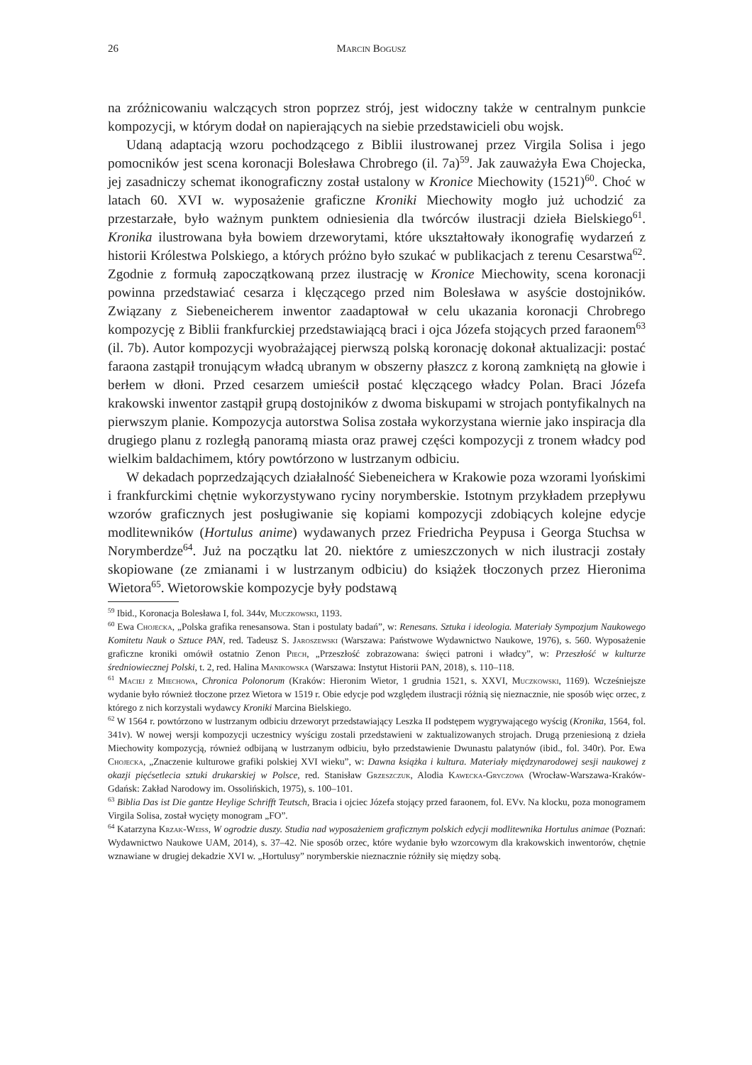26 Marcin Bogusz
na zróżnicowaniu walczących stron poprzez strój, jest widoczny także w centralnym punkcie kompozycji, w którym dodał on napierających na siebie przedstawicieli obu wojsk.
Udaną adaptacją wzoru pochodzącego z Biblii ilustrowanej przez Virgila Solisa i jego pomocników jest scena koronacji Bolesława Chrobrego (il. 7a)<sup>59</sup>. Jak zauważyła Ewa Chojecka, jej zasadniczy schemat ikonograficzny został ustalony w Kronice Miechowity (1521)<sup>60</sup>. Choć w latach 60. XVI w. wyposażenie graficzne Kroniki Miechowity mogło już uchodzić za przestarzałe, było ważnym punktem odniesienia dla twórców ilustracji dzieła Bielskiego<sup>61</sup>. Kronika ilustrowana była bowiem drzeworytami, które ukształtowały ikonografię wydarzeń z historii Królestwa Polskiego, a których próżno było szukać w publikacjach z terenu Cesarstwa<sup>62</sup>. Zgodnie z formułą zapoczątkowaną przez ilustrację w Kronice Miechowity, scena koronacji powinna przedstawiać cesarza i klęczącego przed nim Bolesława w asyście dostojników. Związany z Siebeneicherem inwentor zaadaptował w celu ukazania koronacji Chrobrego kompozycję z Biblii frankfurckiej przedstawiającą braci i ojca Józefa stojących przed faraonem<sup>63</sup> (il. 7b). Autor kompozycji wyobrażającej pierwszą polską koronację dokonał aktualizacji: postać faraona zastąpił tronującym władcą ubranym w obszerny płaszcz z koroną zamkniętą na głowie i berłem w dłoni. Przed cesarzem umieścił postać klęczącego władcy Polan. Braci Józefa krakowski inwentor zastąpił grupą dostojników z dwoma biskupami w strojach pontyfikalnych na pierwszym planie. Kompozycja autorstwa Solisa została wykorzystana wiernie jako inspiracja dla drugiego planu z rozległą panoramą miasta oraz prawej części kompozycji z tronem władcy pod wielkim baldachimem, który powtórzono w lustrzanym odbiciu.
W dekadach poprzedzających działalność Siebeneichera w Krakowie poza wzorami lyońskimi i frankfurckimi chętnie wykorzystywano ryciny norymberskie. Istotnym przykładem przepływu wzorów graficznych jest posługiwanie się kopiami kompozycji zdobiących kolejne edycje modlitewników (Hortulus anime) wydawanych przez Friedricha Peypusa i Georga Stuchsa w Norymberdze<sup>64</sup>. Już na początku lat 20. niektóre z umieszczonych w nich ilustracji zostały skopiowane (ze zmianami i w lustrzanym odbiciu) do książek tłoczonych przez Hieronima Wietora<sup>65</sup>. Wietorowskie kompozycje były podstawą
<sup>59</sup> Ibid., Koronacja Bolesława I, fol. 344v, Muczkowski, 1193.
<sup>60</sup> Ewa Chojecka, „Polska grafika renesansowa. Stan i postulaty badań”, w: Renesans. Sztuka i ideologia. Materiały Sympozjum Naukowego Komitetu Nauk o Sztuce PAN, red. Tadeusz S. Jaroszewski (Warszawa: Państwowe Wydawnictwo Naukowe, 1976), s. 560. Wyposażenie graficzne kroniki omówił ostatnio Zenon Piech, „Przeszłość zobrazowana: święci patroni i władcy”, w: Przeszłość w kulturze średniowiecznej Polski, t. 2, red. Halina Manikowska (Warszawa: Instytut Historii PAN, 2018), s. 110–118.
<sup>61</sup> Maciej z Miechowa, Chronica Polonorum (Kraków: Hieronim Wietor, 1 grudnia 1521, s. XXVI, Muczkowski, 1169). Wcześniejsze wydanie było również tłoczone przez Wietora w 1519 r. Obie edycje pod względem ilustracji różnią się nieznacznie, nie sposób więc orzec, z którego z nich korzystali wydawcy Kroniki Marcina Bielskiego.
<sup>62</sup> W 1564 r. powtórzono w lustrzanym odbiciu drzeworyt przedstawiający Leszka II podstępem wygrywającego wyścig (Kronika, 1564, fol. 341v). W nowej wersji kompozycji uczestnicy wyścigu zostali przedstawieni w zaktualizowanych strojach. Drugą przeniesioną z dzieła Miechowity kompozycją, również odbijaną w lustrzanym odbiciu, było przedstawienie Dwunastu palatynów (ibid., fol. 340r). Por. Ewa Chojecka, „Znaczenie kulturowe grafiki polskiej XVI wieku”, w: Dawna książka i kultura. Materiały międzynarodowej sesji naukowej z okazji pięćsetlecia sztuki drukarskiej w Polsce, red. Stanisław Grzeszczuk, Alodia Kawecka-Gryczowa (Wrocław-Warszawa-Kraków-Gdańsk: Zakład Narodowy im. Ossolińskich, 1975), s. 100–101.
<sup>63</sup> Biblia Das ist Die gantze Heylige Schrifft Teutsch, Bracia i ojciec Józefa stojący przed faraonem, fol. EVv. Na klocku, poza monogramem Virgila Solisa, został wycięty monogram „FO”.
<sup>64</sup> Katarzyna Krzak-Weiss, W ogrodzie duszy. Studia nad wyposażeniem graficznym polskich edycji modlitewnika Hortulus animae (Poznań: Wydawnictwo Naukowe UAM, 2014), s. 37–42. Nie sposób orzec, które wydanie było wzorcowym dla krakowskich inwentorów, chętnie wznawiane w drugiej dekadzie XVI w. „Hortulusy” norymberskie nieznacznie różniły się między sobą.